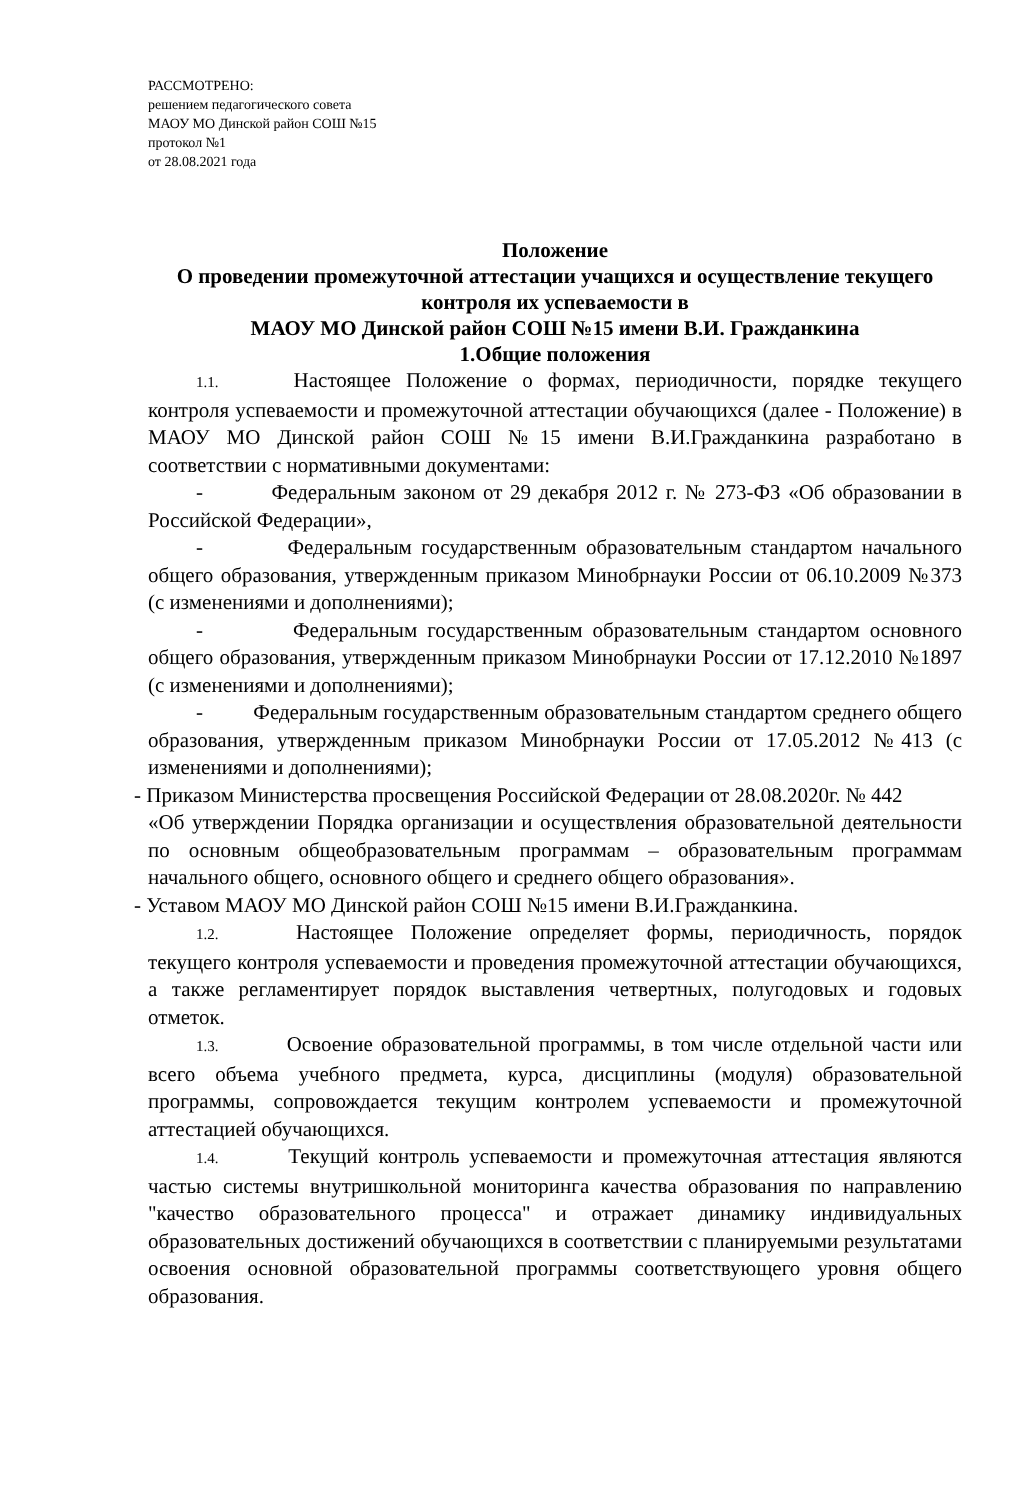РАССМОТРЕНО:
решением педагогического совета
МАОУ МО Динской район СОШ №15
протокол №1
от 28.08.2021 года
Положение
О проведении промежуточной аттестации учащихся и осуществление текущего контроля их успеваемости в
МАОУ МО Динской район СОШ №15 имени В.И. Гражданкина
1.Общие положения
1.1. Настоящее Положение о формах, периодичности, порядке текущего контроля успеваемости и промежуточной аттестации обучающихся (далее - Положение) в МАОУ МО Динской район СОШ №15 имени В.И.Гражданкина разработано в соответствии с нормативными документами:
- Федеральным законом от 29 декабря 2012 г. № 273-ФЗ «Об образовании в Российской Федерации»,
- Федеральным государственным образовательным стандартом начального общего образования, утвержденным приказом Минобрнауки России от 06.10.2009 №373 (с изменениями и дополнениями);
- Федеральным государственным образовательным стандартом основного общего образования, утвержденным приказом Минобрнауки России от 17.12.2010 №1897 (с изменениями и дополнениями);
- Федеральным государственным образовательным стандартом среднего общего образования, утвержденным приказом Минобрнауки России от 17.05.2012 №413 (с изменениями и дополнениями);
- Приказом Министерства просвещения Российской Федерации от 28.08.2020г. № 442
«Об утверждении Порядка организации и осуществления образовательной деятельности по основным общеобразовательным программам – образовательным программам начального общего, основного общего и среднего общего образования».
- Уставом МАОУ МО Динской район СОШ №15 имени В.И.Гражданкина.
1.2. Настоящее Положение определяет формы, периодичность, порядок текущего контроля успеваемости и проведения промежуточной аттестации обучающихся, а также регламентирует порядок выставления четвертных, полугодовых и годовых отметок.
1.3. Освоение образовательной программы, в том числе отдельной части или всего объема учебного предмета, курса, дисциплины (модуля) образовательной программы, сопровождается текущим контролем успеваемости и промежуточной аттестацией обучающихся.
1.4. Текущий контроль успеваемости и промежуточная аттестация являются частью системы внутришкольной мониторинга качества образования по направлению "качество образовательного процесса" и отражает динамику индивидуальных образовательных достижений обучающихся в соответствии с планируемыми результатами освоения основной образовательной программы соответствующего уровня общего образования.